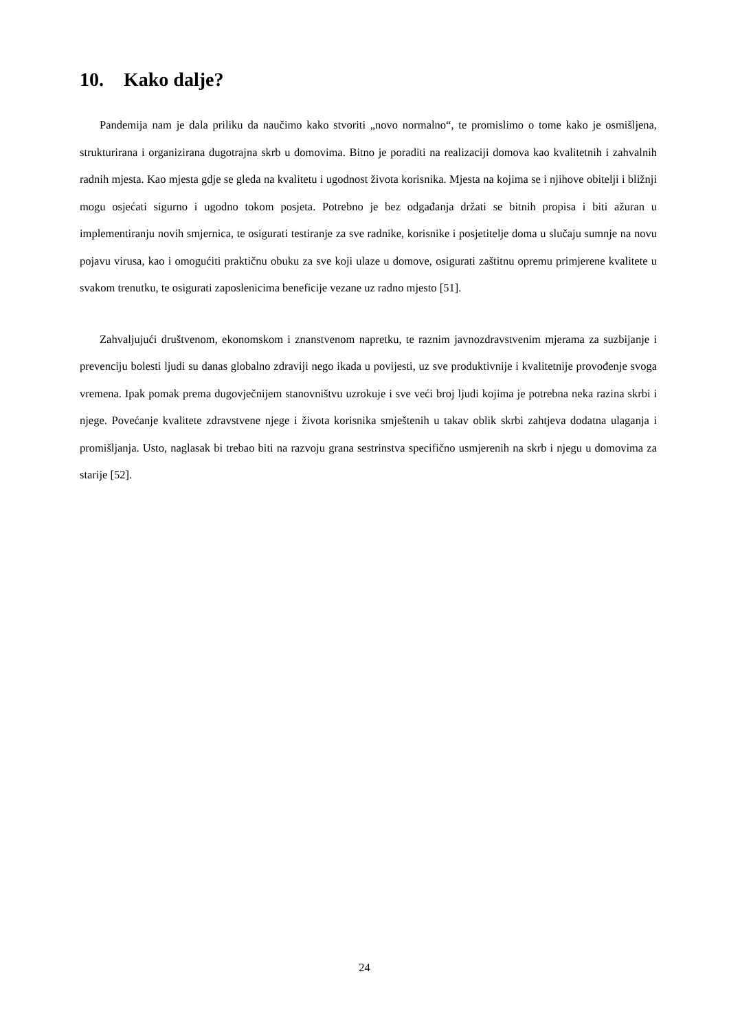10. Kako dalje?
Pandemija nam je dala priliku da naučimo kako stvoriti „novo normalno“, te promislimo o tome kako je osmišljena, strukturirana i organizirana dugotrajna skrb u domovima. Bitno je poraditi na realizaciji domova kao kvalitetnih i zahvalnih radnih mjesta. Kao mjesta gdje se gleda na kvalitetu i ugodnost života korisnika. Mjesta na kojima se i njihove obitelji i bližnji mogu osjećati sigurno i ugodno tokom posjeta. Potrebno je bez odgađanja držati se bitnih propisa i biti ažuran u implementiranju novih smjernica, te osigurati testiranje za sve radnike, korisnike i posjetitelje doma u slučaju sumnje na novu pojavu virusa, kao i omogućiti praktičnu obuku za sve koji ulaze u domove, osigurati zaštitnu opremu primjerene kvalitete u svakom trenutku, te osigurati zaposlenicima beneficije vezane uz radno mjesto [51].
Zahvaljujući društvenom, ekonomskom i znanstvenom napretku, te raznim javnozdravstvenim mjerama za suzbijanje i prevenciju bolesti ljudi su danas globalno zdraviji nego ikada u povijesti, uz sve produktivnije i kvalitetnije provođenje svoga vremena. Ipak pomak prema dugovječnijem stanovništvu uzrokuje i sve veći broj ljudi kojima je potrebna neka razina skrbi i njege. Povećanje kvalitete zdravstvene njege i života korisnika smještenih u takav oblik skrbi zahtjeva dodatna ulaganja i promišljanja. Usto, naglasak bi trebao biti na razvoju grana sestrinstva specifično usmjerenih na skrb i njegu u domovima za starije [52].
24